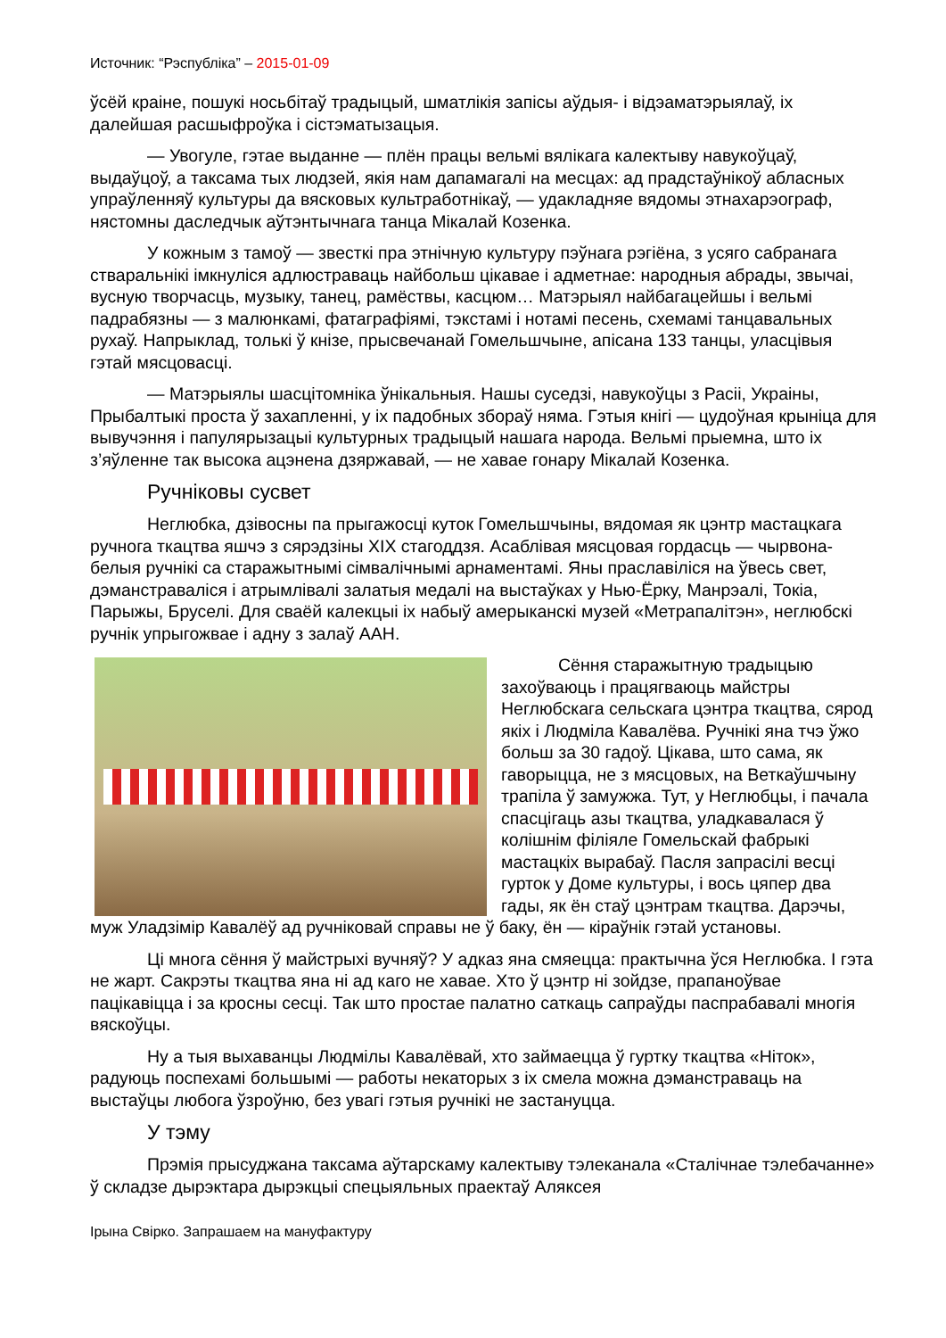Источник: “Рэспубліка” – 2015-01-09
ўсёй краіне, пошукі носьбітаў традыцый, шматлікія запісы аўдыя- і відэаматэрыялаў, іх далейшая расшыфроўка і сістэматызацыя.
— Увогуле, гэтае выданне — плён працы вельмі вялікага калектыву навукоўцаў, выдаўцоў, а таксама тых людзей, якія нам дапамагалі на месцах: ад прадстаўнікоў абласных упраўленняў культуры да вясковых культработнікаў, — удакладняе вядомы этнахарэограф, нястомны даследчык аўтэнтычнага танца Мікалай Козенка.
У кожным з тамоў — звесткі пра этнічную культуру пэўнага рэгіёна, з усяго сабранага стваральнікі імкнуліся адлюстраваць найбольш цікавае і адметнае: народныя абрады, звычаі, вусную творчасць, музыку, танец, рамёствы, касцюм… Матэрыял найбагацейшы і вельмі падрабязны — з малюнкамі, фатаграфіямі, тэкстамі і нотамі песень, схемамі танцавальных рухаў. Напрыклад, толькі ў кнізе, прысвечанай Гомельшчыне, апісана 133 танцы, уласцівыя гэтай мясцовасці.
— Матэрыялы шасцітомніка ўнікальныя. Нашы суседзі, навукоўцы з Расіі, Украіны, Прыбалтыкі проста ў захапленні, у іх падобных збораў няма. Гэтыя кнігі — цудоўная крыніца для вывучэння і папулярызацыі культурных традыцый нашага народа. Вельмі прыемна, што іх з’яўленне так высока ацэнена дзяржавай, — не хавае гонару Мікалай Козенка.
Ручніковы сусвет
Неглюбка, дзівосны па прыгажосці куток Гомельшчыны, вядомая як цэнтр мастацкага ручнога ткацтва яшчэ з сярэдзіны XIX стагоддзя. Асаблівая мясцовая гордасць — чырвона-белыя ручнікі са старажытнымі сімвалічнымі арнаментамі. Яны праславіліся на ўвесь свет, дэманстраваліся і атрымлівалі залатыя медалі на выстаўках у Нью-Ёрку, Манрэалі, Токіа, Парыжы, Бруселі. Для сваёй калекцыі іх набыў амерыканскі музей «Метрапалітэн», неглюбскі ручнік упрыгожвае і адну з залаў ААН.
Сёння старажытную традыцыю захоўваюць і працягваюць майстры Неглюбскага сельскага цэнтра ткацтва, сярод якіх і Людміла Кавалёва. Ручнікі яна тчэ ўжо больш за 30 гадоў. Цікава, што сама, як гаворыцца, не з мясцовых, на Веткаўшчыну трапіла ў замужжа. Тут, у Неглюбцы, і пачала спасцігаць азы ткацтва, уладкавалася ў колішнім філіяле Гомельскай фабрыкі мастацкіх вырабаў. Пасля запрасілі весці гурток у Доме культуры, і вось цяпер два гады, як ён стаў цэнтрам ткацтва. Дарэчы, муж Уладзімір Кавалёў ад ручніковай справы не ў баку, ён — кіраўнік гэтай установы.
Ці многа сёння ў майстрыхі вучняў? У адказ яна смяецца: практычна ўся Неглюбка. І гэта не жарт. Сакрэты ткацтва яна ні ад каго не хавае. Хто ў цэнтр ні зойдзе, прапаноўвае пацікавіцца і за кросны сесці. Так што простае палатно саткаць сапраўды паспрабавалі многія вяскоўцы.
Ну а тыя выхаванцы Людмілы Кавалёвай, хто займаецца ў гуртку ткацтва «Ніток», радуюць поспехамі большымі — работы некаторых з іх смела можна дэманстраваць на выстаўцы любога ўзроўню, без увагі гэтыя ручнікі не застануцца.
У тэму
Прэмія прысуджана таксама аўтарскаму калектыву тэлеканала «Сталічнае тэлебачанне» ў складзе дырэктара дырэкцыі спецыяльных праектаў Аляксея
Ірына Свірко. Запрашаем на мануфактуру